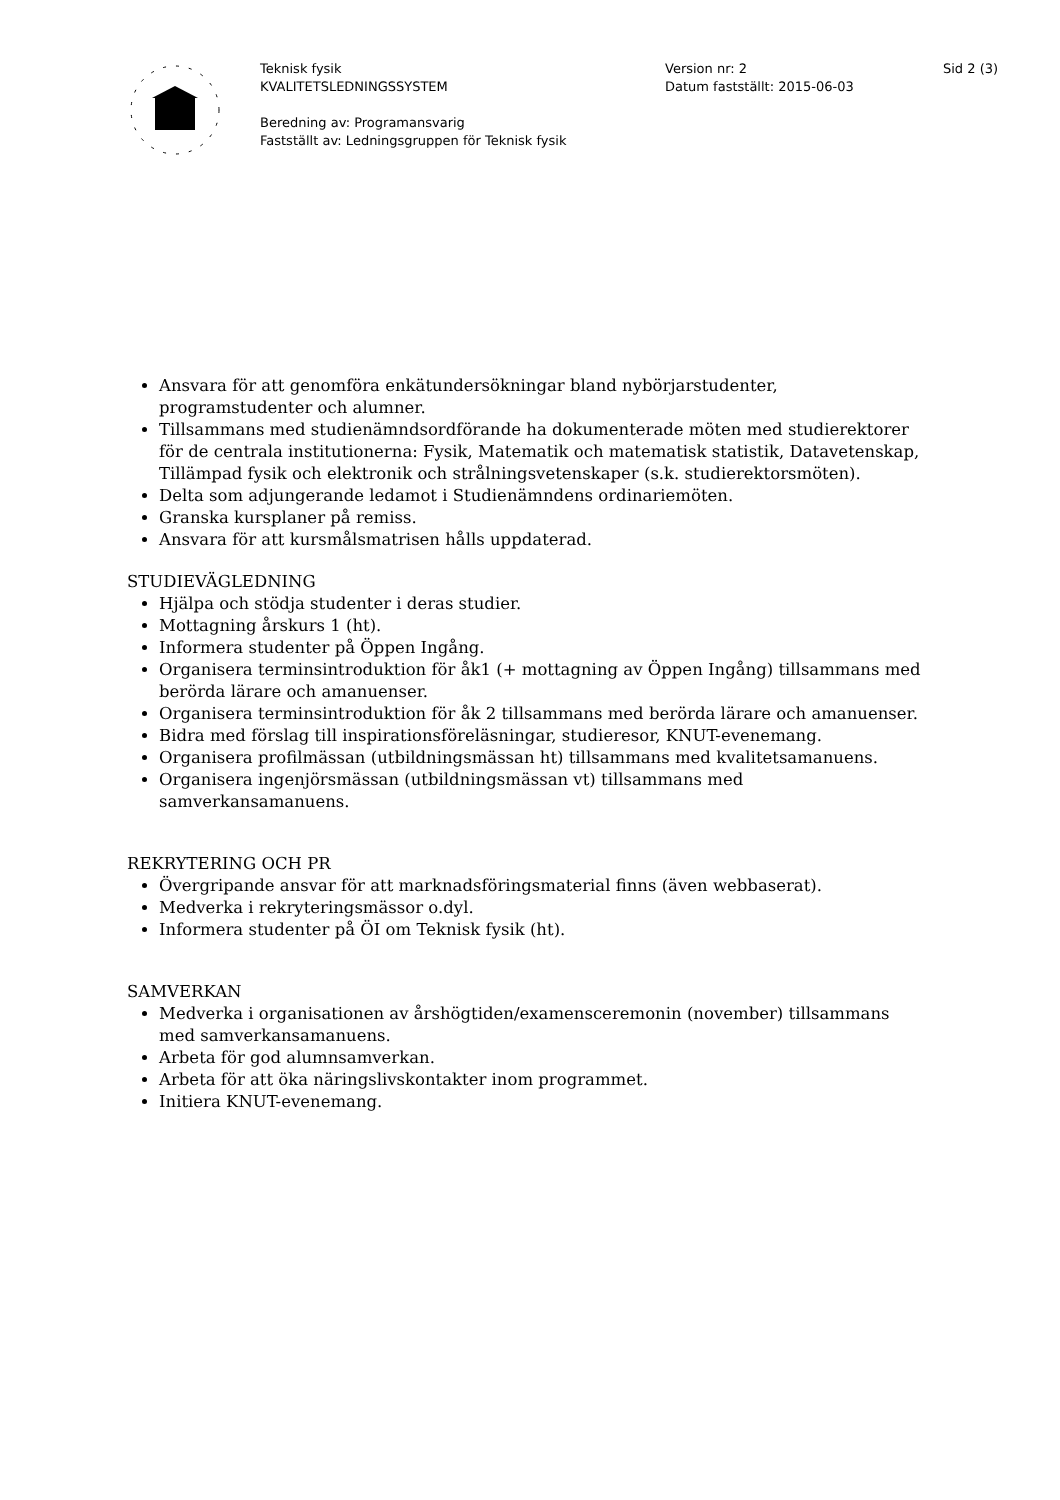Teknisk fysik
KVALITETSLEDNINGSSYSTEM
Beredning av: Programansvarig
Fastställt av: Ledningsgruppen för Teknisk fysik
Version nr: 2
Datum fastställt: 2015-06-03
Sid 2 (3)
Ansvara för att genomföra enkätundersökningar bland nybörjarstudenter, programstudenter och alumner.
Tillsammans med studienämndsordförande ha dokumenterade möten med studierektorer för de centrala institutionerna: Fysik, Matematik och matematisk statistik, Datavetenskap, Tillämpad fysik och elektronik och strålningsvetenskaper (s.k. studierektorsmöten).
Delta som adjungerande ledamot i Studienämndens ordinariemöten.
Granska kursplaner på remiss.
Ansvara för att kursmålsmatrisen hålls uppdaterad.
STUDIEVÄGLEDNING
Hjälpa och stödja studenter i deras studier.
Mottagning årskurs 1 (ht).
Informera studenter på Öppen Ingång.
Organisera terminsintroduktion för åk1 (+ mottagning av Öppen Ingång) tillsammans med berörda lärare och amanuenser.
Organisera terminsintroduktion för åk 2 tillsammans med berörda lärare och amanuenser.
Bidra med förslag till inspirationsföreläsningar, studieresor, KNUT-evenemang.
Organisera profilmässan (utbildningsmässan ht) tillsammans med kvalitetsamanuens.
Organisera ingenjörsmässan (utbildningsmässan vt) tillsammans med samverkansamanuens.
REKRYTERING OCH PR
Övergripande ansvar för att marknadsföringsmaterial finns (även webbaserat).
Medverka i rekryteringsmässor o.dyl.
Informera studenter på ÖI om Teknisk fysik (ht).
SAMVERKAN
Medverka i organisationen av årshögtiden/examensceremonin (november) tillsammans med samverkansamanuens.
Arbeta för god alumnsamverkan.
Arbeta för att öka näringslivskontakter inom programmet.
Initiera KNUT-evenemang.